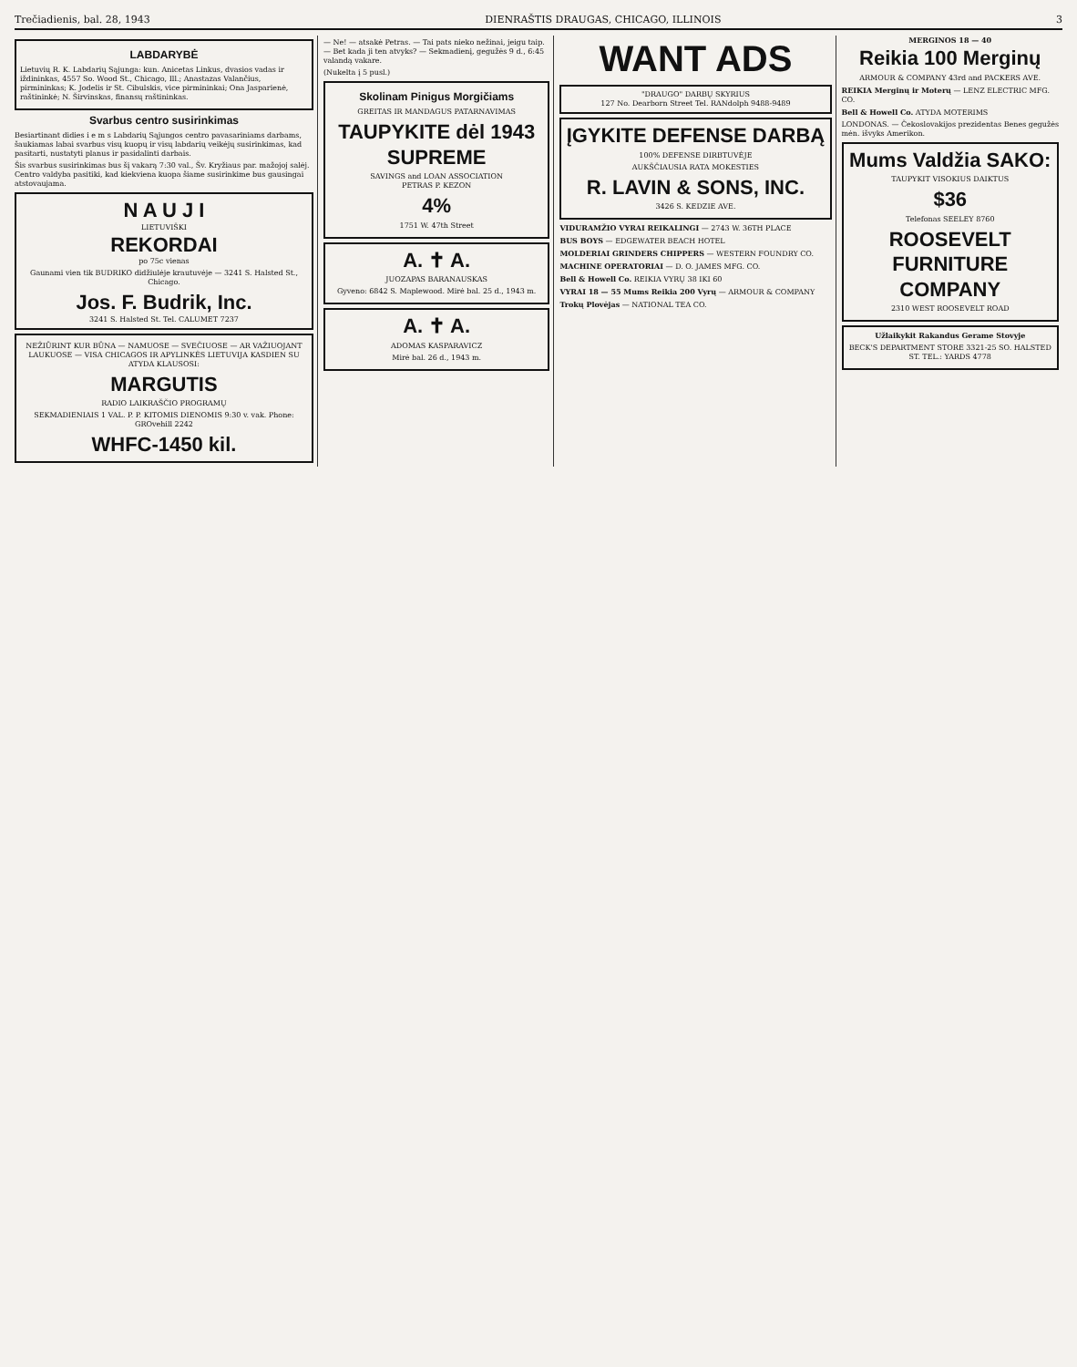Trečiadienis, bal. 28, 1943 DIENRAŠTIS DRAUGAS, CHICAGO, ILLINOIS 3
LABDARYBĖ
Lietuvių R. K. Labdarių Sąjunga: kun. Anicetas Linkus, dvasios vadas ir iždininkas, 4557 So. Wood St., Chicago, Ill.; Anastazas Valančius, pirmininkas; K. Jodelis ir St. Cibulskis, vice pirmininkai; Ona Jasparienė, raštininkė; N. Širvinskas, finansų raštininkas.
Svarbus centro susirinkimas
Besiartinant didies i e m s Labdarių Sąjungos centro pavasariniams darbams, šaukiamas labai svarbus visų kuopų ir visų labdarių veikėjų susirinkimas, kad pasitarti, nustatyti planus ir pasidalinti darbais.
Šis svarbus susirinkimas bus šį vakarą 7:30 val., Šv. Kryžiaus par. mažojoj salėj. Centro valdyba pasitiki, kad kiekviena kuopa šiame susirinkime bus gausingai atstovaujama.
N A U J I
LIETUVIŠKI
REKORDAI
po 75c vienas
Gaunami vien tik BUDRIKO didžiulėje krautuvėje — 3241 S. Halsted St., Chicago.
Jos. F. Budrik, Inc.
3241 S. Halsted St. Tel. CALUMET 7237
NEŽIŪRINT KUR BŪNA — NAMUOSE — SVEČIUOSE — AR VAŽIUOJANT LAUKUOSE — VISA CHICAGOS IR APYLINKĖS LIETUVIJA KASDIEN SU ATYDA KLAUSOSI:
MARGUTIS
RADIO LAIKRAŠČIO PROGRAMŲ
SEKMADIENIAIS 1 VAL. P. P. KITOMIS DIENOMIS 9:30 v. vak. Phone: GROvehill 2242
WHFC-1450 kil.
— Ne! — atsakė Petras. — Tai pats nieko nežinai, jeigu taip. — Bet kada ji ten atvyks? — Sekmadienį, gegužės 9 d., 6:45 valandą vakare.
(Nukelta į 5 pusl.)
Skolinam Pinigus Morgičiams
GREITAS IR MANDAGUS PATARNAVIMAS
TAUPYKITE dėl 1943 SUPREME
SAVINGS and LOAN ASSOCIATION
PETRAS P. KEZON
4%
1751 W. 47th Street
A. ✝ A.
JUOZAPAS BARANAUSKAS
Gyveno: 6842 S. Maplewood. Mirė bal. 25 d., 1943 m.
A. ✝ A.
ADOMAS KASPARAVICZ
Mirė bal. 26 d., 1943 m.
WANT ADS
"DRAUGO" DARBŲ SKYRIUS
127 No. Dearborn Street Tel. RANdolph 9488-9489
ĮGYKITE DEFENSE DARBĄ
100% DEFENSE DIRBTUVĖJE
AUKŠČIAUSIA RATA MOKESTIES
R. LAVIN & SONS, INC.
3426 S. KEDZIE AVE.
VIDURAMŽIO VYRAI REIKALINGI — 2743 W. 36TH PLACE
BUS BOYS — EDGEWATER BEACH HOTEL
MOLDERIAI GRINDERS CHIPPERS — WESTERN FOUNDRY CO.
MACHINE OPERATORIAI — D. O. JAMES MFG. CO.
Bell & Howell Co. REIKIA VYRŲ 38 IKI 60
VYRAI 18 — 55 Mums Reikia 200 Vyrų — ARMOUR & COMPANY
Trokų Plovėjas — NATIONAL TEA CO.
MERGINOS 18 — 40
Reikia 100 Merginų
ARMOUR & COMPANY 43rd and PACKERS AVE.
REIKIA Merginų ir Moterų — LENZ ELECTRIC MFG. CO.
Bell & Howell Co. ATYDA MOTERIMS
LONDONAS. — Čekoslovakijos prezidentas Benes gegužės mėn. išvyks Amerikon.
Mums Valdžia SAKO:
TAUPYKIT VISOKIUS DAIKTUS
$36
Telefonas SEELEY 8760
ROOSEVELT FURNITURE COMPANY
2310 WEST ROOSEVELT ROAD
Užlaikykit Rakandus Gerame Stovyje
BECK'S DEPARTMENT STORE 3321-25 SO. HALSTED ST. TEL.: YARDS 4778